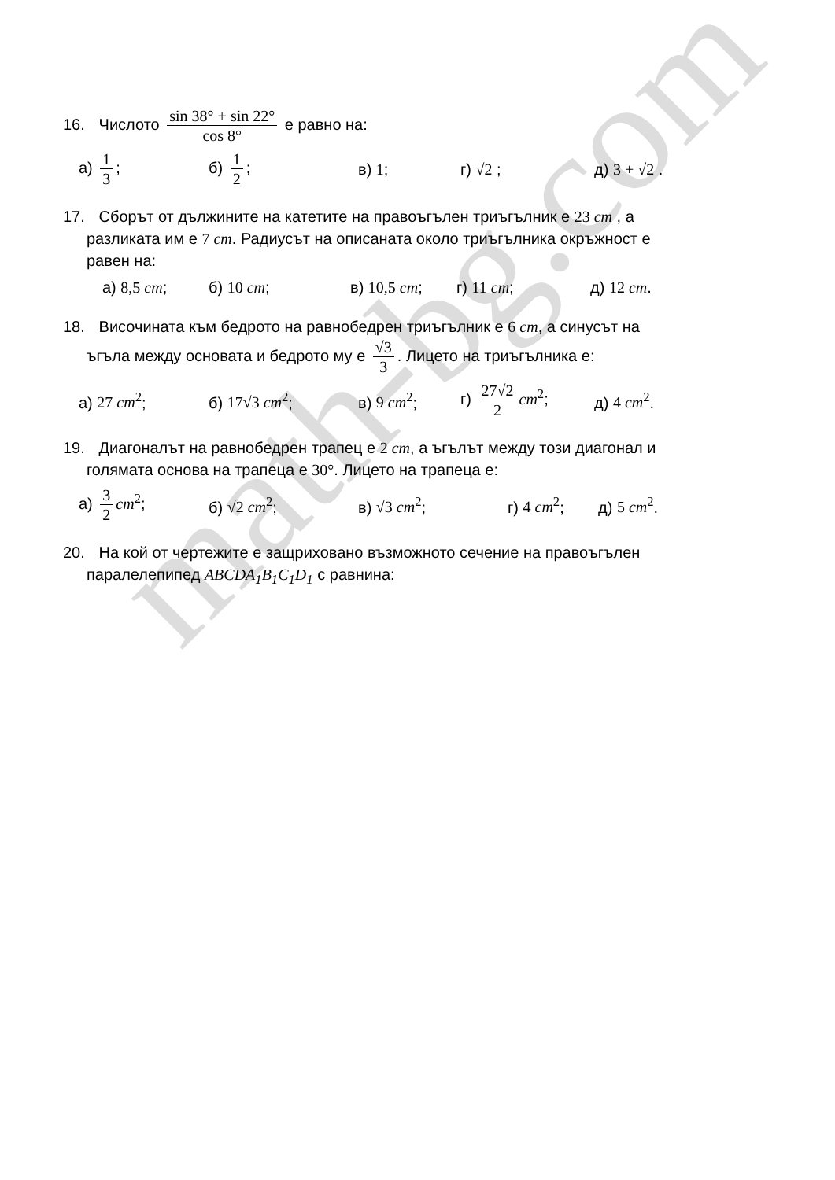math-bg.com
16. Числото sin 38° + sin 22° cos 8° е равно на:
а) 1 3; б) 1 2; в) 1; г) √2 ; д) 3 + √2 .
17. Сборът от дължините на катетите на правоъгълен триъгълник е 23 cm , а
разликата им е 7 cm. Радиусът на описаната около триъгълника окръжност е
равен на:
а) 8,5 cm; б) 10 cm; в) 10,5 cm; г) 11 cm; д) 12 cm.
18. Височината към бедрото на равнобедрен триъгълник е 6 cm, а синусът на
ъгъла между основата и бедрото му е √3 3. Лицето на триъгълника е:
а) 27 cm<sup>2</sup>; б) 17√3 cm<sup>2</sup>; в) 9 cm<sup>2</sup>; г) 27√2 2 cm<sup>2</sup>; д) 4 cm<sup>2</sup>.
19. Диагоналът на равнобедрен трапец е 2 cm, а ъгълът между този диагонал и
голямата основа на трапеца е 30°. Лицето на трапеца е:
а) 3 2 cm<sup>2</sup>; б) √2 cm<sup>2</sup>; в) √3 cm<sup>2</sup>; г) 4 cm<sup>2</sup>; д) 5 cm<sup>2</sup>.
20. На кой от чертежите е защриховано възможното сечение на правоъгълен
паралелепипед ABCDA<sub>1</sub>B<sub>1</sub>C<sub>1</sub>D<sub>1</sub> с равнина: